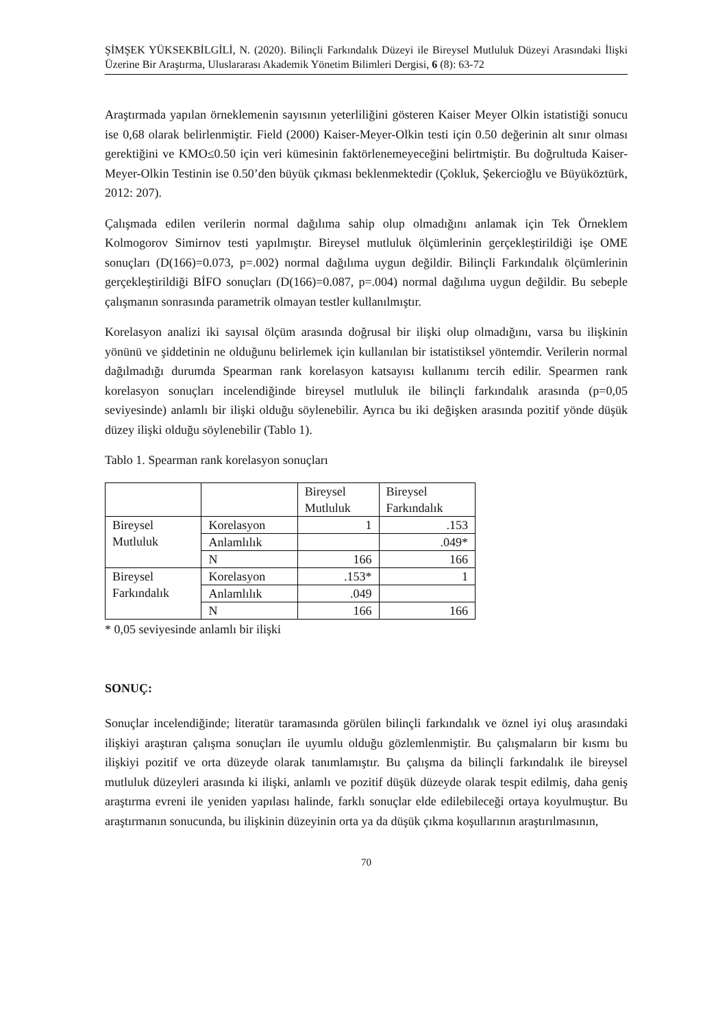ŞİMŞEK YÜKSEKBİLGİLİ, N. (2020). Bilinçli Farkındalık Düzeyi ile Bireysel Mutluluk Düzeyi Arasındaki İlişki Üzerine Bir Araştırma, Uluslararası Akademik Yönetim Bilimleri Dergisi, 6 (8): 63-72
Araştırmada yapılan örneklemenin sayısının yeterliliğini gösteren Kaiser Meyer Olkin istatistiği sonucu ise 0,68 olarak belirlenmiştir. Field (2000) Kaiser-Meyer-Olkin testi için 0.50 değerinin alt sınır olması gerektiğini ve KMO≤0.50 için veri kümesinin faktörlenemeyeceğini belirtmiştir. Bu doğrultuda Kaiser-Meyer-Olkin Testinin ise 0.50’den büyük çıkması beklenmektedir (Çokluk, Şekercioğlu ve Büyüköztürk, 2012: 207).
Çalışmada edilen verilerin normal dağılıma sahip olup olmadığını anlamak için Tek Örneklem Kolmogorov Simirnov testi yapılmıştır. Bireysel mutluluk ölçümlerinin gerçekleştirildiği işe OME sonuçları (D(166)=0.073, p=.002) normal dağılıma uygun değildir. Bilinçli Farkındalık ölçümlerinin gerçekleştirildiği BİFO sonuçları (D(166)=0.087, p=.004) normal dağılıma uygun değildir. Bu sebeple çalışmanın sonrasında parametrik olmayan testler kullanılmıştır.
Korelasyon analizi iki sayısal ölçüm arasında doğrusal bir ilişki olup olmadığını, varsa bu ilişkinin yönünü ve şiddetinin ne olduğunu belirlemek için kullanılan bir istatistiksel yöntemdir. Verilerin normal dağılmadığı durumda Spearman rank korelasyon katsayısı kullanımı tercih edilir. Spearmen rank korelasyon sonuçları incelendiğinde bireysel mutluluk ile bilinçli farkındalık arasında (p=0,05 seviyesinde) anlamlı bir ilişki olduğu söylenebilir. Ayrıca bu iki değişken arasında pozitif yönde düşük düzey ilişki olduğu söylenebilir (Tablo 1).
Tablo 1. Spearman rank korelasyon sonuçları
| | | Bireysel Mutluluk | Bireysel Farkındalık |
| Bireysel Mutluluk | Korelasyon | 1 | .153 |
| | Anlamlılık | | .049* |
| | N | 166 | 166 |
| Bireysel Farkındalık | Korelasyon | .153* | 1 |
| | Anlamlılık | .049 | |
| | N | 166 | 166 |
* 0,05 seviyesinde anlamlı bir ilişki
SONUÇ:
Sonuçlar incelendiğinde; literatür taramasında görülen bilinçli farkındalık ve öznel iyi oluş arasındaki ilişkiyi araştıran çalışma sonuçları ile uyumlu olduğu gözlemlenmiştir. Bu çalışmaların bir kısmı bu ilişkiyi pozitif ve orta düzeyde olarak tanımlamıştır. Bu çalışma da bilinçli farkındalık ile bireysel mutluluk düzeyleri arasında ki ilişki, anlamlı ve pozitif düşük düzeyde olarak tespit edilmiş, daha geniş araştırma evreni ile yeniden yapılası halinde, farklı sonuçlar elde edilebileceği ortaya koyulmuştur. Bu araştırmanın sonucunda, bu ilişkinin düzeyinin orta ya da düşük çıkma koşullarının araştırılmasının,
70